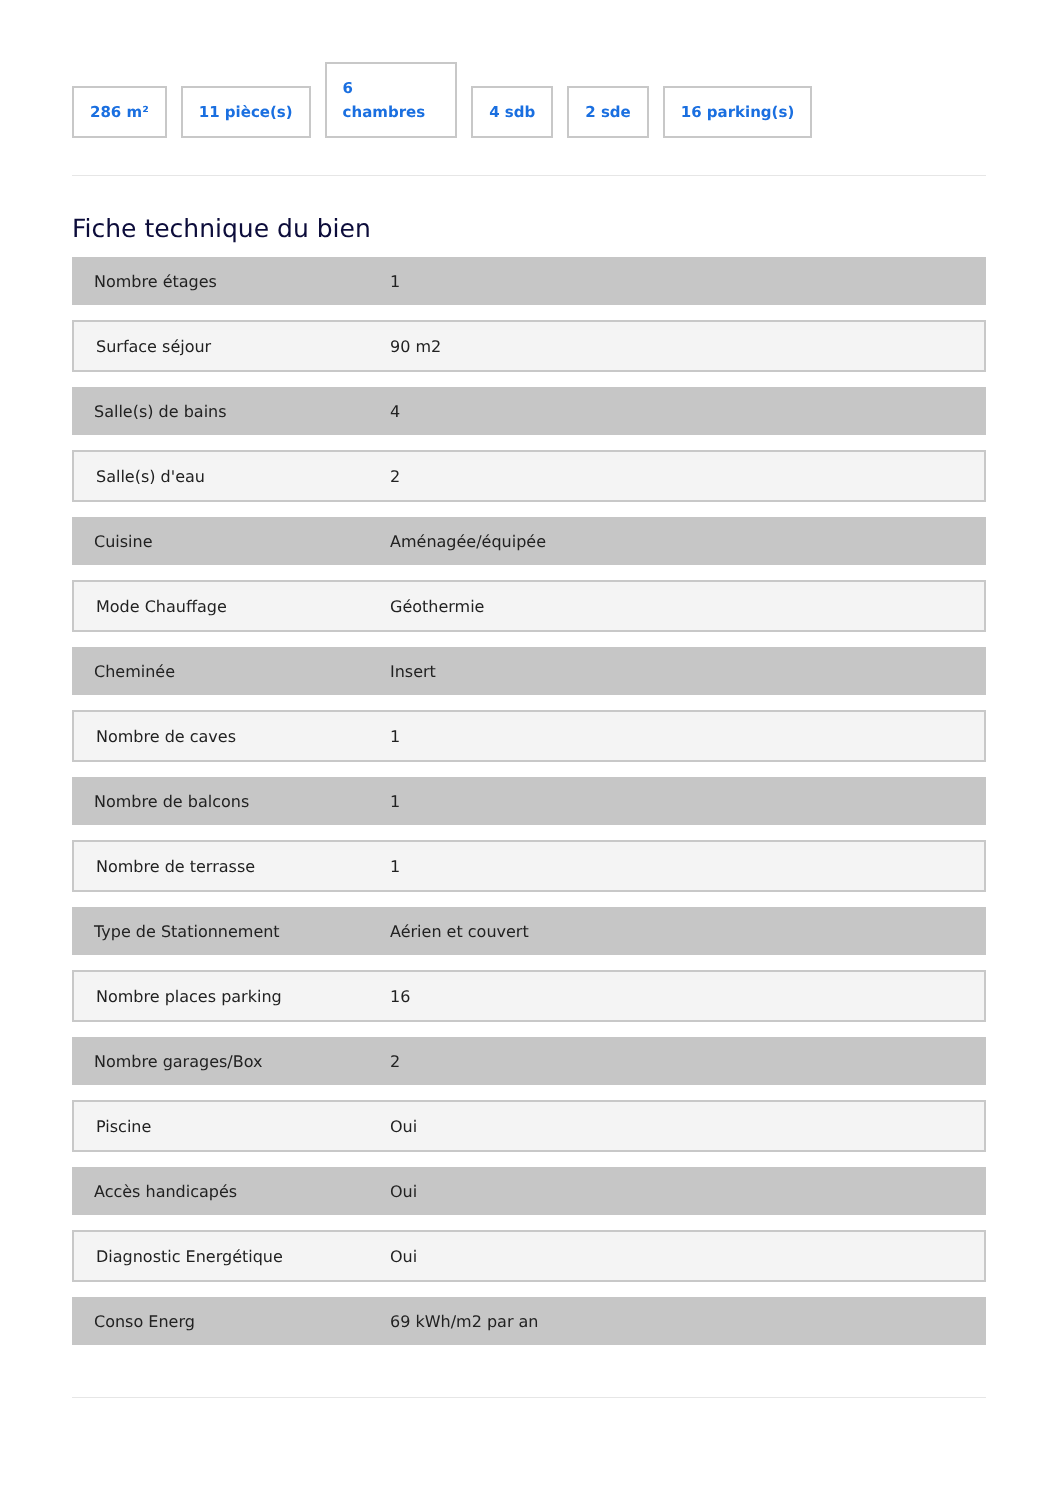286 m²
11 pièce(s)
6
chambres
4 sdb
2 sde
16 parking(s)
Fiche technique du bien
| Nombre étages | 1 |
| Surface séjour | 90 m2 |
| Salle(s) de bains | 4 |
| Salle(s) d'eau | 2 |
| Cuisine | Aménagée/équipée |
| Mode Chauffage | Géothermie |
| Cheminée | Insert |
| Nombre de caves | 1 |
| Nombre de balcons | 1 |
| Nombre de terrasse | 1 |
| Type de Stationnement | Aérien et couvert |
| Nombre places parking | 16 |
| Nombre garages/Box | 2 |
| Piscine | Oui |
| Accès handicapés | Oui |
| Diagnostic Energétique | Oui |
| Conso Energ | 69 kWh/m2 par an |